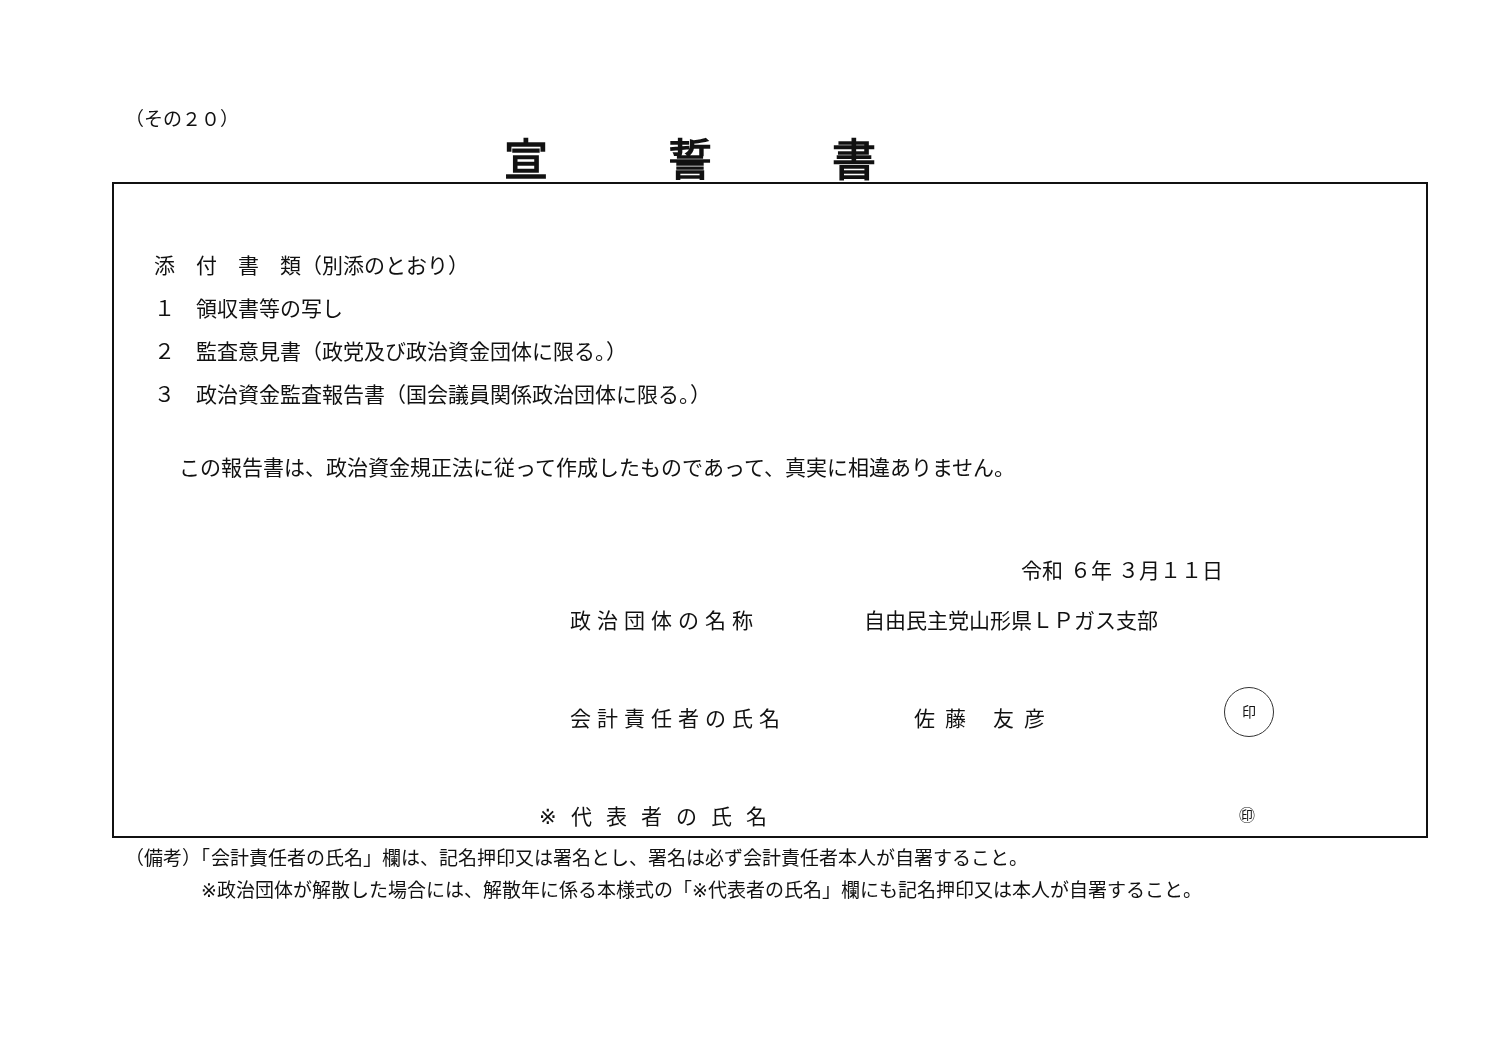（その２０）
宣誓書
添　付　書　類（別添のとおり）
１　領収書等の写し
２　監査意見書（政党及び政治資金団体に限る。）
３　政治資金監査報告書（国会議員関係政治団体に限る。）
この報告書は、政治資金規正法に従って作成したものであって、真実に相違ありません。
令和 ６年 ３月１１日
政治団体の名称 自由民主党山形県ＬＰガス支部
会計責任者の氏名 佐藤 友彦
印
※代表者の氏名 ㊞
（備考）「会計責任者の氏名」欄は、記名押印又は署名とし、署名は必ず会計責任者本人が自署すること。
　　　　※政治団体が解散した場合には、解散年に係る本様式の「※代表者の氏名」欄にも記名押印又は本人が自署すること。